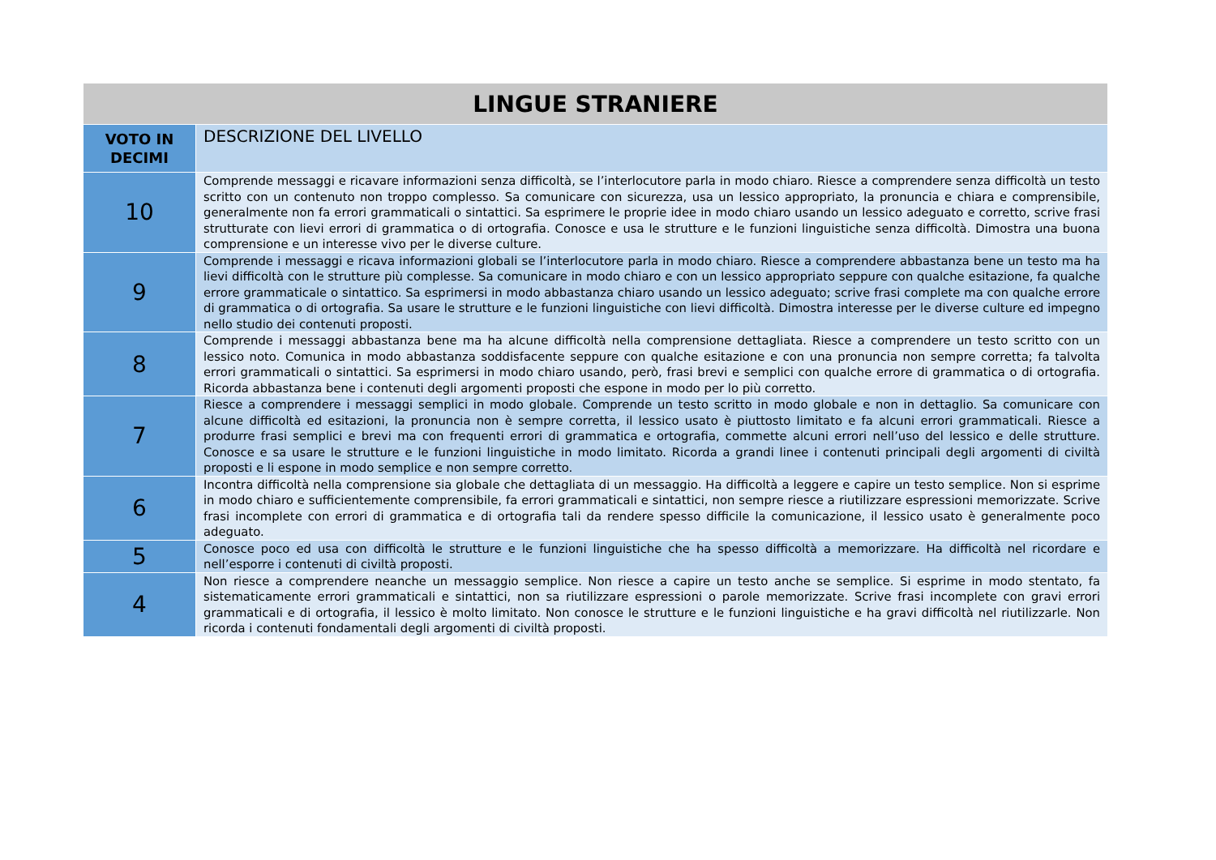| LINGUE STRANIERE | |
| --- | --- |
| VOTO IN DECIMI | DESCRIZIONE DEL LIVELLO |
| 10 | Comprende messaggi e ricavare informazioni senza difficoltà, se l’interlocutore parla in modo chiaro. Riesce a comprendere senza difficoltà un testo scritto con un contenuto non troppo complesso. Sa comunicare con sicurezza, usa un lessico appropriato, la pronuncia e chiara e comprensibile, generalmente non fa errori grammaticali o sintattici. Sa esprimere le proprie idee in modo chiaro usando un lessico adeguato e corretto, scrive frasi strutturate con lievi errori di grammatica o di ortografia. Conosce e usa le strutture e le funzioni linguistiche senza difficoltà. Dimostra una buona comprensione e un interesse vivo per le diverse culture. |
| 9 | Comprende i messaggi e ricava informazioni globali se l’interlocutore parla in modo chiaro. Riesce a comprendere abbastanza bene un testo ma ha lievi difficoltà con le strutture più complesse. Sa comunicare in modo chiaro e con un lessico appropriato seppure con qualche esitazione, fa qualche errore grammaticale o sintattico. Sa esprimersi in modo abbastanza chiaro usando un lessico adeguato; scrive frasi complete ma con qualche errore di grammatica o di ortografia. Sa usare le strutture e le funzioni linguistiche con lievi difficoltà. Dimostra interesse per le diverse culture ed impegno nello studio dei contenuti proposti. |
| 8 | Comprende i messaggi abbastanza bene ma ha alcune difficoltà nella comprensione dettagliata. Riesce a comprendere un testo scritto con un lessico noto. Comunica in modo abbastanza soddisfacente seppure con qualche esitazione e con una pronuncia non sempre corretta; fa talvolta errori grammaticali o sintattici. Sa esprimersi in modo chiaro usando, però, frasi brevi e semplici con qualche errore di grammatica o di ortografia. Ricorda abbastanza bene i contenuti degli argomenti proposti che espone in modo per lo più corretto. |
| 7 | Riesce a comprendere i messaggi semplici in modo globale. Comprende un testo scritto in modo globale e non in dettaglio. Sa comunicare con alcune difficoltà ed esitazioni, la pronuncia non è sempre corretta, il lessico usato è piuttosto limitato e fa alcuni errori grammaticali. Riesce a produrre frasi semplici e brevi ma con frequenti errori di grammatica e ortografia, commette alcuni errori nell’uso del lessico e delle strutture. Conosce e sa usare le strutture e le funzioni linguistiche in modo limitato. Ricorda a grandi linee i contenuti principali degli argomenti di civiltà proposti e li espone in modo semplice e non sempre corretto. |
| 6 | Incontra difficoltà nella comprensione sia globale che dettagliata di un messaggio. Ha difficoltà a leggere e capire un testo semplice. Non si esprime in modo chiaro e sufficientemente comprensibile, fa errori grammaticali e sintattici, non sempre riesce a riutilizzare espressioni memorizzate. Scrive frasi incomplete con errori di grammatica e di ortografia tali da rendere spesso difficile la comunicazione, il lessico usato è generalmente poco adeguato. |
| 5 | Conosce poco ed usa con difficoltà le strutture e le funzioni linguistiche che ha spesso difficoltà a memorizzare. Ha difficoltà nel ricordare e nell’esporre i contenuti di civiltà proposti. |
| 4 | Non riesce a comprendere neanche un messaggio semplice. Non riesce a capire un testo anche se semplice. Si esprime in modo stentato, fa sistematicamente errori grammaticali e sintattici, non sa riutilizzare espressioni o parole memorizzate. Scrive frasi incomplete con gravi errori grammaticali e di ortografia, il lessico è molto limitato. Non conosce le strutture e le funzioni linguistiche e ha gravi difficoltà nel riutilizzarle. Non ricorda i contenuti fondamentali degli argomenti di civiltà proposti. |